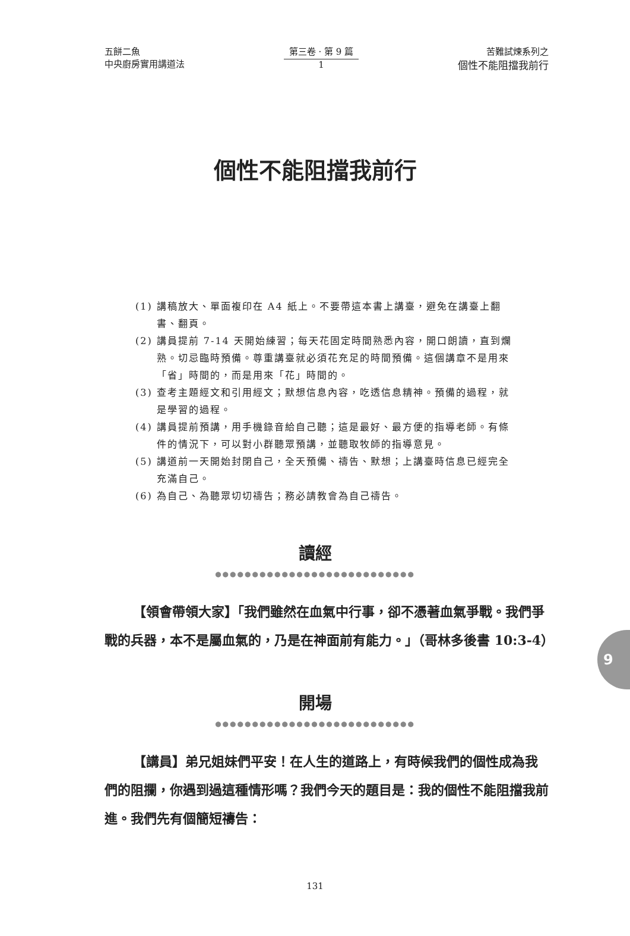五餅二魚
中央廚房實用講道法
第三卷 · 第 9 篇
1
苦難試煉系列之
個性不能阻擋我前行
個性不能阻擋我前行
(1) 講稿放大、單面複印在 A4 紙上。不要帶這本書上講臺，避免在講臺上翻書、翻頁。
(2) 講員提前 7-14 天開始練習；每天花固定時間熟悉內容，開口朗讀，直到爛熟。切忌臨時預備。尊重講臺就必須花充足的時間預備。這個講章不是用來「省」時間的，而是用來「花」時間的。
(3) 查考主題經文和引用經文；默想信息內容，吃透信息精神。預備的過程，就是學習的過程。
(4) 講員提前預講，用手機錄音給自己聽；這是最好、最方便的指導老師。有條件的情況下，可以對小群聽眾預講，並聽取牧師的指導意見。
(5) 講道前一天開始封閉自己，全天預備、禱告、默想；上講臺時信息已經完全充滿自己。
(6) 為自己、為聽眾切切禱告；務必請教會為自己禱告。
讀經
●●●●●●●●●●●●●●●●●●●●●●●●●●●
【領會帶領大家】「我們雖然在血氣中行事，卻不憑著血氣爭戰。我們爭戰的兵器，本不是屬血氣的，乃是在神面前有能力。」（哥林多後書 10:3-4）
開場
●●●●●●●●●●●●●●●●●●●●●●●●●●●
【講員】弟兄姐妹們平安！在人生的道路上，有時候我們的個性成為我們的阻攔，你遇到過這種情形嗎？我們今天的題目是：我的個性不能阻擋我前進。我們先有個簡短禱告：
9
131